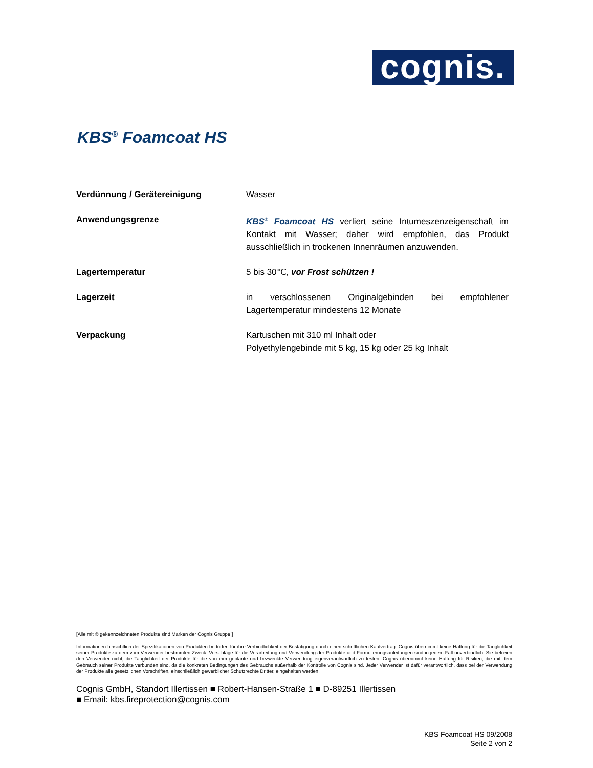cognis.
KBS<sup>®</sup> Foamcoat HS
Verdünnung / Gerätereinigung Wasser
Anwendungsgrenze KBS<sup>®</sup> Foamcoat HS verliert seine Intumeszenzeigenschaft im Kontakt mit Wasser; daher wird empfohlen, das Produkt ausschließlich in trockenen Innenräumen anzuwenden.
Lagertemperatur 5 bis 30℃, vor Frost schützen !
Lagerzeit in verschlossenen Originalgebinden bei empfohlener Lagertemperatur mindestens 12 Monate
Verpackung Kartuschen mit 310 ml Inhalt oder
Polyethylengebinde mit 5 kg, 15 kg oder 25 kg Inhalt
[Alle mit ® gekennzeichneten Produkte sind Marken der Cognis Gruppe.]
Informationen hinsichtlich der Spezifikationen von Produkten bedürfen für ihre Verbindlichkeit der Bestätigung durch einen schriftlichen Kaufvertrag. Cognis übernimmt keine Haftung für die Tauglichkeit seiner Produkte zu dem vom Verwender bestimmten Zweck. Vorschläge für die Verarbeitung und Verwendung der Produkte und Formulierungsanleitungen sind in jedem Fall unverbindlich. Sie befreien den Verwender nicht, die Tauglichkeit der Produkte für die von ihm geplante und bezweckte Verwendung eigenverantwortlich zu testen. Cognis übernimmt keine Haftung für Risiken, die mit dem Gebrauch seiner Produkte verbunden sind, da die konkreten Bedingungen des Gebrauchs außerhalb der Kontrolle von Cognis sind. Jeder Verwender ist dafür verantwortlich, dass bei der Verwendung der Produkte alle gesetzlichen Vorschriften, einschließlich gewerblicher Schutzrechte Dritter, eingehalten werden.
Cognis GmbH, Standort Illertissen ■ Robert-Hansen-Straße 1 ■ D-89251 Illertissen
■ Email: kbs.fireprotection@cognis.com
KBS Foamcoat HS 09/2008
Seite 2 von 2